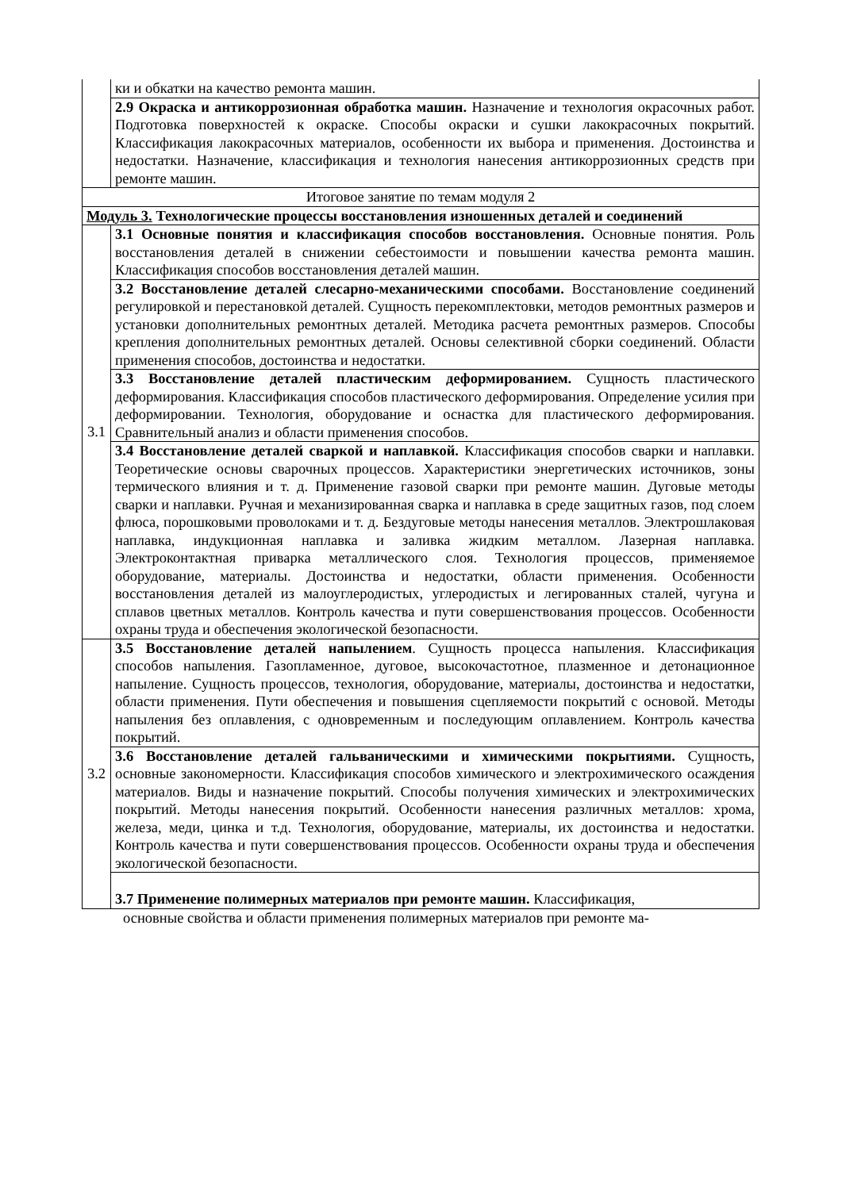| | ки и обкатки на качество ремонта машин. |
| | 2.9 Окраска и антикоррозионная обработка машин. Назначение и технология окрасочных работ. Подготовка поверхностей к окраске. Способы окраски и сушки лакокрасочных покрытий. Классификация лакокрасочных материалов, особенности их выбора и применения. Достоинства и недостатки. Назначение, классификация и технология нанесения антикоррозионных средств при ремонте машин. |
| Итоговое занятие по темам модуля 2 | |
| Модуль 3. Технологические процессы восстановления изношенных деталей и соединений | |
| 3.1 | 3.1 Основные понятия и классификация способов восстановления. Основные понятия. Роль восстановления деталей в снижении себестоимости и повышении качества ремонта машин. Классификация способов восстановления деталей машин. |
| | 3.2 Восстановление деталей слесарно-механическими способами. Восстановление соединений регулировкой и перестановкой деталей. Сущность перекомплектовки, методов ремонтных размеров и установки дополнительных ремонтных деталей. Методика расчета ремонтных размеров. Способы крепления дополнительных ремонтных деталей. Основы селективной сборки соединений. Области применения способов, достоинства и недостатки. |
| | 3.3 Восстановление деталей пластическим деформированием. Сущность пластического деформирования. Классификация способов пластического деформирования. Определение усилия при деформировании. Технология, оборудование и оснастка для пластического деформирования. Сравнительный анализ и области применения способов. |
| | 3.4 Восстановление деталей сваркой и наплавкой. Классификация способов сварки и наплавки. Теоретические основы сварочных процессов. Характеристики энергетических источников, зоны термического влияния и т. д. Применение газовой сварки при ремонте машин. Дуговые методы сварки и наплавки. Ручная и механизированная сварка и наплавка в среде защитных газов, под слоем флюса, порошковыми проволоками и т. д. Бездуговые методы нанесения металлов. Электрошлаковая наплавка, индукционная наплавка и заливка жидким металлом. Лазерная наплавка. Электроконтактная приварка металлического слоя. Технология процессов, применяемое оборудование, материалы. Достоинства и недостатки, области применения. Особенности восстановления деталей из малоуглеродистых, углеродистых и легированных сталей, чугуна и сплавов цветных металлов. Контроль качества и пути совершенствования процессов. Особенности охраны труда и обеспечения экологической безопасности. |
| 3.2 | 3.5 Восстановление деталей напылением . Сущность процесса напыления. Классификация способов напыления. Газопламенное, дуговое, высокочастотное, плазменное и детонационное напыление. Сущность процессов, технология, оборудование, материалы, достоинства и недостатки, области применения. Пути обеспечения и повышения сцепляемости покрытий с основой. Методы напыления без оплавления, с одновременным и последующим оплавлением. Контроль качества покрытий. |
| | 3.6 Восстановление деталей гальваническими и химическими покрытиями. Сущность, основные закономерности. Классификация способов химического и электрохимического осаждения материалов. Виды и назначение покрытий. Способы получения химических и электрохимических покрытий. Методы нанесения покрытий. Особенности нанесения различных металлов: хрома, железа, меди, цинка и т.д. Технология, оборудование, материалы, их достоинства и недостатки. Контроль качества и пути совершенствования процессов. Особенности охраны труда и обеспечения экологической безопасности. |
| | 3.7 Применение полимерных материалов при ремонте машин. Классификация, |
основные свойства и области применения полимерных материалов при ремонте ма-